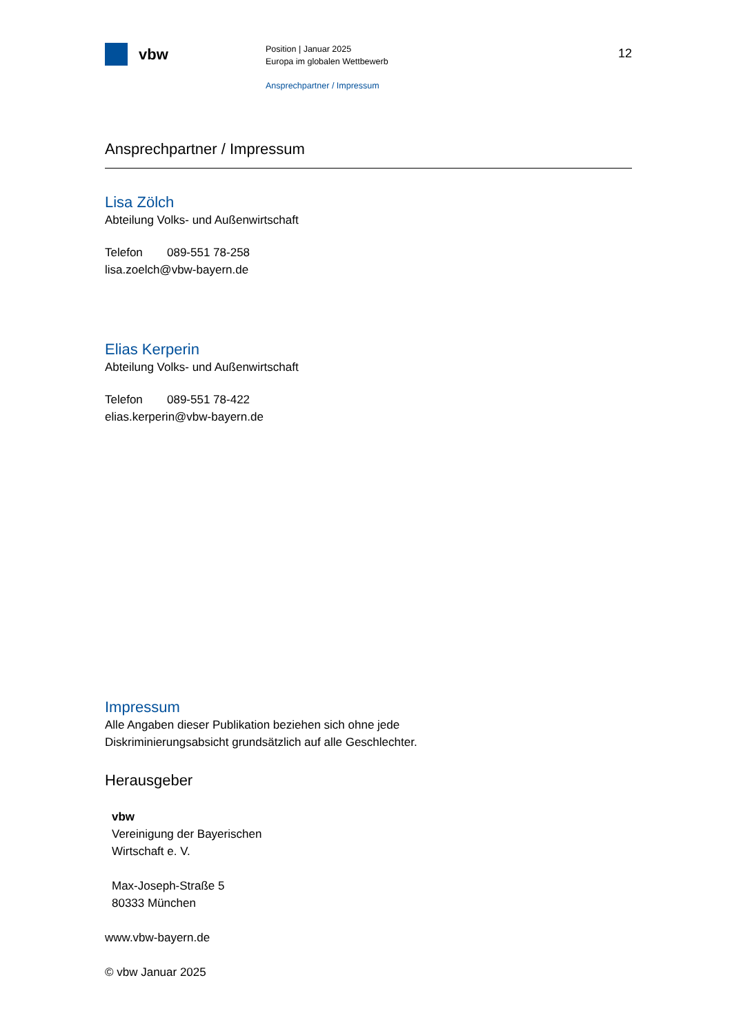vbw
Position | Januar 2025
Europa im globalen Wettbewerb
Ansprechpartner / Impressum
12
Ansprechpartner / Impressum
Lisa Zölch
Abteilung Volks- und Außenwirtschaft
Telefon 089-551 78-258
lisa.zoelch@vbw-bayern.de
Elias Kerperin
Abteilung Volks- und Außenwirtschaft
Telefon 089-551 78-422
elias.kerperin@vbw-bayern.de
Impressum
Alle Angaben dieser Publikation beziehen sich ohne jede
Diskriminierungsabsicht grundsätzlich auf alle Geschlechter.
Herausgeber
vbw
Vereinigung der Bayerischen
Wirtschaft e. V.
Max-Joseph-Straße 5
80333 München
www.vbw-bayern.de
© vbw Januar 2025